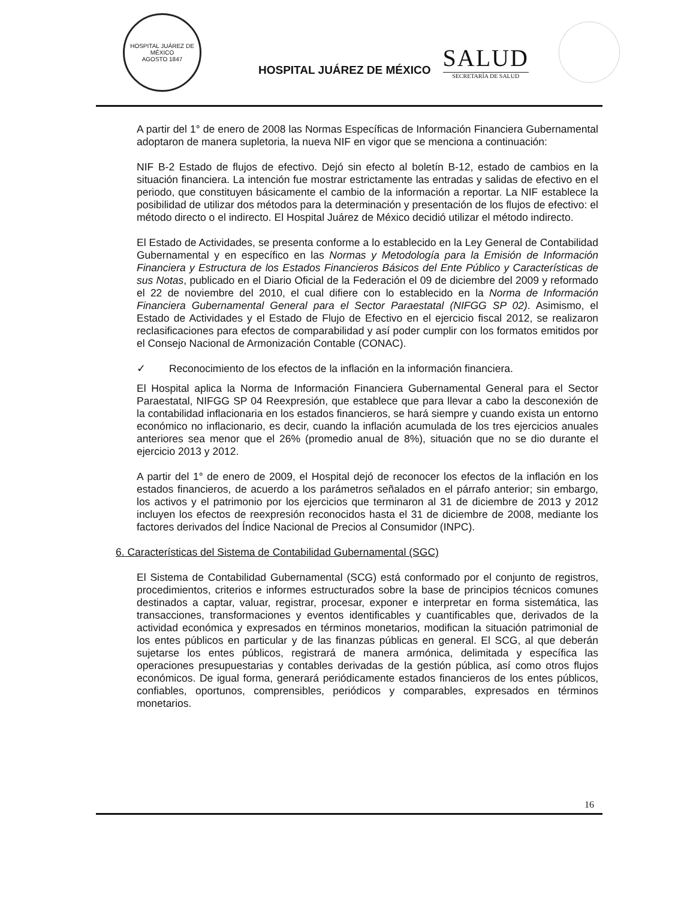HOSPITAL JUÁREZ DE MÉXICO
AGOSTO 1847
HOSPITAL JUÁREZ DE MÉXICO
SALUD
SECRETARÍA DE SALUD
A partir del 1° de enero de 2008 las Normas Específicas de Información Financiera Gubernamental adoptaron de manera supletoria, la nueva NIF en vigor que se menciona a continuación:
NIF B-2 Estado de flujos de efectivo. Dejó sin efecto al boletín B-12, estado de cambios en la situación financiera. La intención fue mostrar estrictamente las entradas y salidas de efectivo en el periodo, que constituyen básicamente el cambio de la información a reportar. La NIF establece la posibilidad de utilizar dos métodos para la determinación y presentación de los flujos de efectivo: el método directo o el indirecto. El Hospital Juárez de México decidió utilizar el método indirecto.
El Estado de Actividades, se presenta conforme a lo establecido en la Ley General de Contabilidad Gubernamental y en específico en las Normas y Metodología para la Emisión de Información Financiera y Estructura de los Estados Financieros Básicos del Ente Público y Características de sus Notas, publicado en el Diario Oficial de la Federación el 09 de diciembre del 2009 y reformado el 22 de noviembre del 2010, el cual difiere con lo establecido en la Norma de Información Financiera Gubernamental General para el Sector Paraestatal (NIFGG SP 02). Asimismo, el Estado de Actividades y el Estado de Flujo de Efectivo en el ejercicio fiscal 2012, se realizaron reclasificaciones para efectos de comparabilidad y así poder cumplir con los formatos emitidos por el Consejo Nacional de Armonización Contable (CONAC).
✓ Reconocimiento de los efectos de la inflación en la información financiera.
El Hospital aplica la Norma de Información Financiera Gubernamental General para el Sector Paraestatal, NIFGG SP 04 Reexpresión, que establece que para llevar a cabo la desconexión de la contabilidad inflacionaria en los estados financieros, se hará siempre y cuando exista un entorno económico no inflacionario, es decir, cuando la inflación acumulada de los tres ejercicios anuales anteriores sea menor que el 26% (promedio anual de 8%), situación que no se dio durante el ejercicio 2013 y 2012.
A partir del 1° de enero de 2009, el Hospital dejó de reconocer los efectos de la inflación en los estados financieros, de acuerdo a los parámetros señalados en el párrafo anterior; sin embargo, los activos y el patrimonio por los ejercicios que terminaron al 31 de diciembre de 2013 y 2012 incluyen los efectos de reexpresión reconocidos hasta el 31 de diciembre de 2008, mediante los factores derivados del Índice Nacional de Precios al Consumidor (INPC).
6. Características del Sistema de Contabilidad Gubernamental (SGC)
El Sistema de Contabilidad Gubernamental (SCG) está conformado por el conjunto de registros, procedimientos, criterios e informes estructurados sobre la base de principios técnicos comunes destinados a captar, valuar, registrar, procesar, exponer e interpretar en forma sistemática, las transacciones, transformaciones y eventos identificables y cuantificables que, derivados de la actividad económica y expresados en términos monetarios, modifican la situación patrimonial de los entes públicos en particular y de las finanzas públicas en general. El SCG, al que deberán sujetarse los entes públicos, registrará de manera armónica, delimitada y específica las operaciones presupuestarias y contables derivadas de la gestión pública, así como otros flujos económicos. De igual forma, generará periódicamente estados financieros de los entes públicos, confiables, oportunos, comprensibles, periódicos y comparables, expresados en términos monetarios.
16